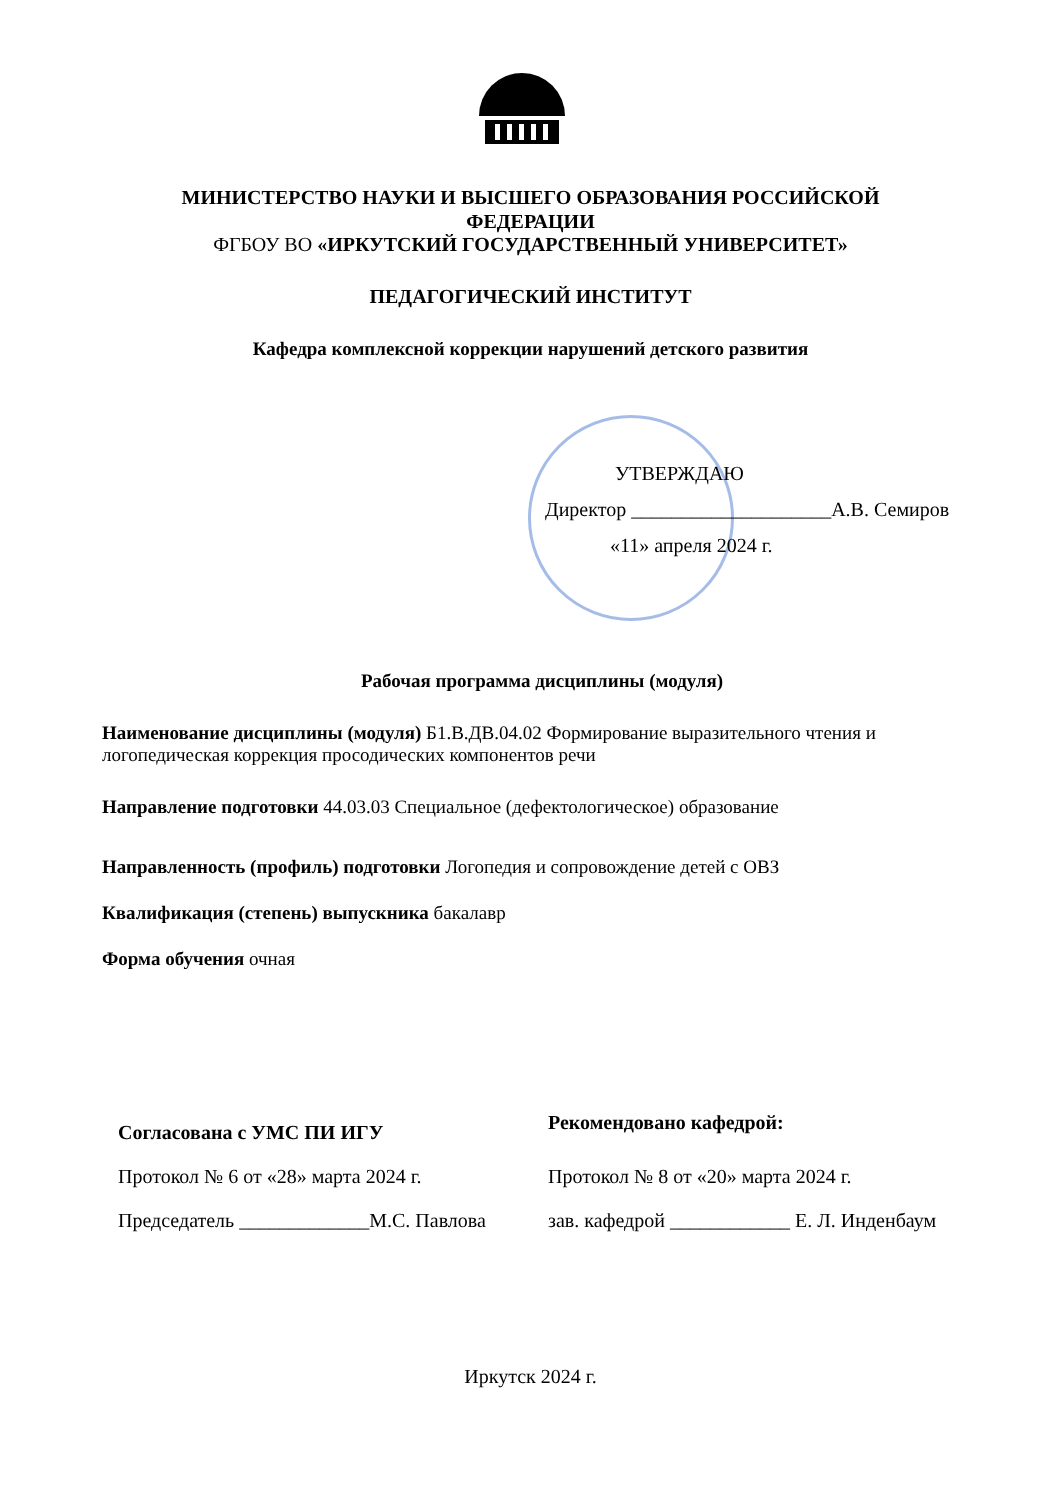МИНИСТЕРСТВО НАУКИ И ВЫСШЕГО ОБРАЗОВАНИЯ РОССИЙСКОЙ
ФЕДЕРАЦИИ
ФГБОУ ВО «ИРКУТСКИЙ ГОСУДАРСТВЕННЫЙ УНИВЕРСИТЕТ»
ПЕДАГОГИЧЕСКИЙ ИНСТИТУТ
Кафедра комплексной коррекции нарушений детского развития
УТВЕРЖДАЮ
Директор ____________________А.В. Семиров
«11» апреля 2024 г.
Рабочая программа дисциплины (модуля)
Наименование дисциплины (модуля) Б1.В.ДВ.04.02 Формирование выразительного чтения и логопедическая коррекция просодических компонентов речи
Направление подготовки 44.03.03 Специальное (дефектологическое) образование
Направленность (профиль) подготовки Логопедия и сопровождение детей с ОВЗ
Квалификация (степень) выпускника бакалавр
Форма обучения очная
Согласована с УМС ПИ ИГУ
Протокол № 6 от «28» марта 2024 г.
Председатель _____________М.С. Павлова
Рекомендовано кафедрой:
Протокол № 8 от «20» марта 2024 г.
зав. кафедрой ____________ Е. Л. Инденбаум
Иркутск 2024 г.